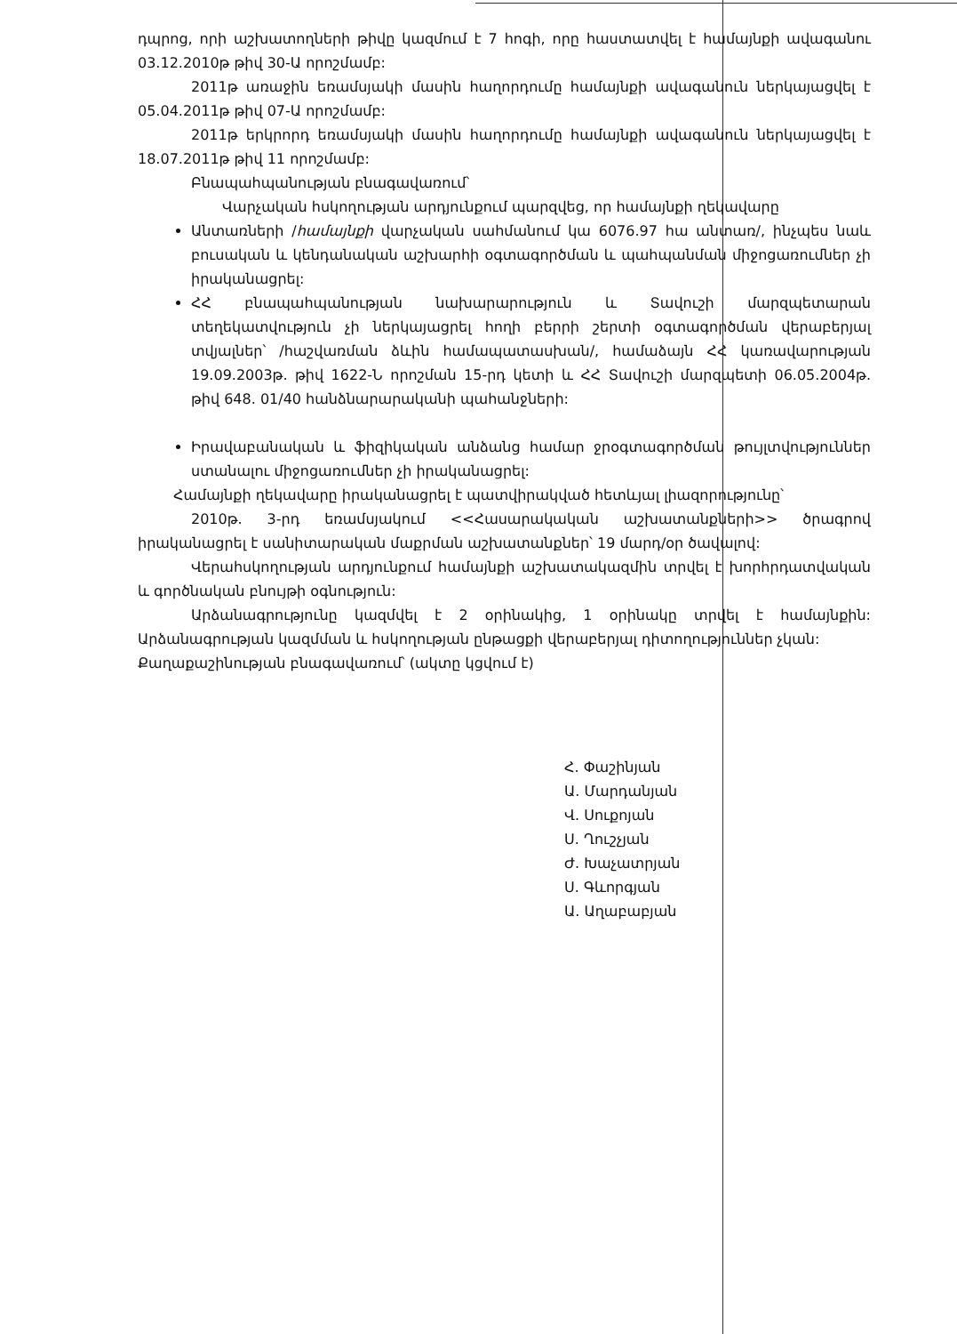դպրոց, որի աշխատողների թիվը կազմում է 7 հոգի, որը հաստատվել է համայնքի ավագանու 03.12.2010թ թիվ 30-Ա որոշմամբ:
2011թ առաջին եռամսյակի մասին հաղորդումը համայնքի ավագանուն ներկայացվել է 05.04.2011թ թիվ 07-Ա որոշմամբ:
2011թ երկրորդ եռամսյակի մասին հաղորդումը համայնքի ավագանուն ներկայացվել է 18.07.2011թ թիվ 11 որոշմամբ:
Բնապահպանության բնագավառում՝
Վարչական հսկողության արդյունքում պարզվեց, որ համայնքի ղեկավարը
Անտառների /համայնքի վարչական սահմանում կա 6076.97 հա անտառ/, ինչպես նաև բուսական և կենդանական աշխարհի օգտագործման և պահպանման միջոցառումներ չի իրականացրել:
ՀՀ բնապահպանության նախարարություն և Տավուշի մարզպետարան տեղեկատվություն չի ներկայացրել հողի բերրի շերտի օգտագործման վերաբերյալ տվյալներ՝ /հաշվառման ձևին համապատասխան/, համաձայն ՀՀ կառավարության 19.09.2003թ. թիվ 1622-Ն որոշման 15-րդ կետի և ՀՀ Տավուշի մարզպետի 06.05.2004թ. թիվ 648. 01/40 հանձնարարականի պահանջների:
Իրավաբանական և ֆիզիկական անձանց համար ջրօգտագործման թույլտվություններ ստանալու միջոցառումներ չի իրականացրել:
Համայնքի ղեկավարը իրականացրել է պատվիրակված հետևյալ լիազորությունը՝
2010թ. 3-րդ եռամսյակում <<Հասարակական աշխատանքների>> ծրագրով իրականացրել է սանիտարական մաքրման աշխատանքներ՝ 19 մարդ/օր ծավալով:
Վերահսկողության արդյունքում համայնքի աշխատակազմին տրվել է խորհրդատվական և գործնական բնույթի օգնություն:
Արձանագրությունը կազմվել է 2 օրինակից, 1 օրինակը տրվել է համայնքին: Արձանագրության կազմման և հսկողության ընթացքի վերաբերյալ դիտողություններ չկան:
Քաղաքաշինության բնագավառում՝ (ակտը կցվում է)
Հ. Փաշինյան
Ա. Մարդանյան
Վ. Սուքոյան
Ս. Ղուշչյան
Ժ. Խաչատրյան
Ս. Գևորգյան
Ա. Աղաբաբյան